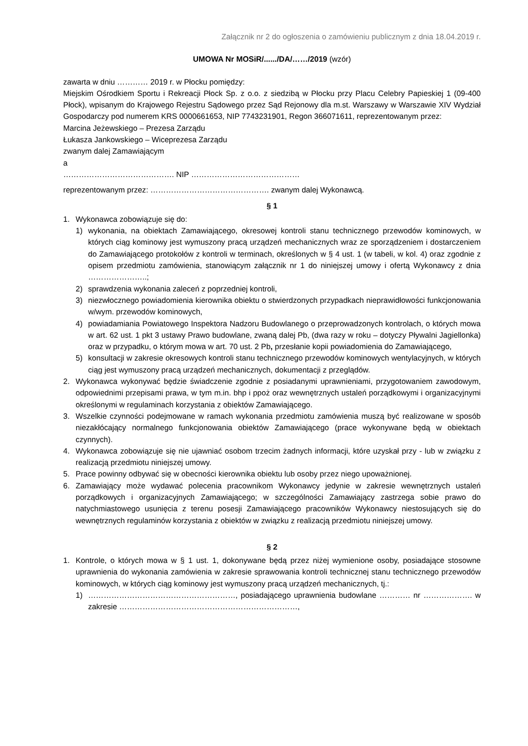Załącznik nr 2 do ogłoszenia o zamówieniu publicznym z dnia 18.04.2019 r.
UMOWA Nr MOSiR/....../DA/……/2019 (wzór)
zawarta w dniu ………… 2019 r. w Płocku pomiędzy:
Miejskim Ośrodkiem Sportu i Rekreacji Płock Sp. z o.o. z siedzibą w Płocku przy Placu Celebry Papieskiej 1 (09-400 Płock), wpisanym do Krajowego Rejestru Sądowego przez Sąd Rejonowy dla m.st. Warszawy w Warszawie XIV Wydział Gospodarczy pod numerem KRS 0000661653, NIP 7743231901, Regon 366071611, reprezentowanym przez:
Marcina Jeżewskiego – Prezesa Zarządu
Łukasza Jankowskiego – Wiceprezesa Zarządu
zwanym dalej Zamawiającym
a
……………………………………. NIP ……………………………………
reprezentowanym przez: ………………………………………. zwanym dalej Wykonawcą.
§ 1
1. Wykonawca zobowiązuje się do:
1) wykonania, na obiektach Zamawiającego, okresowej kontroli stanu technicznego przewodów kominowych, w których ciąg kominowy jest wymuszony pracą urządzeń mechanicznych wraz ze sporządzeniem i dostarczeniem do Zamawiającego protokołów z kontroli w terminach, określonych w § 4 ust. 1 (w tabeli, w kol. 4) oraz zgodnie z opisem przedmiotu zamówienia, stanowiącym załącznik nr 1 do niniejszej umowy i ofertą Wykonawcy z dnia …………………..;
2) sprawdzenia wykonania zaleceń z poprzedniej kontroli,
3) niezwłocznego powiadomienia kierownika obiektu o stwierdzonych przypadkach nieprawidłowości funkcjonowania w/wym. przewodów kominowych,
4) powiadamiania Powiatowego Inspektora Nadzoru Budowlanego o przeprowadzonych kontrolach, o których mowa w art. 62 ust. 1 pkt 3 ustawy Prawo budowlane, zwaną dalej Pb, (dwa razy w roku – dotyczy Pływalni Jagiellonka) oraz w przypadku, o którym mowa w art. 70 ust. 2 Pb, przesłanie kopii powiadomienia do Zamawiającego,
5) konsultacji w zakresie okresowych kontroli stanu technicznego przewodów kominowych wentylacyjnych, w których ciąg jest wymuszony pracą urządzeń mechanicznych, dokumentacji z przeglądów.
2. Wykonawca wykonywać będzie świadczenie zgodnie z posiadanymi uprawnieniami, przygotowaniem zawodowym, odpowiednimi przepisami prawa, w tym m.in. bhp i ppoż oraz wewnętrznych ustaleń porządkowymi i organizacyjnymi określonymi w regulaminach korzystania z obiektów Zamawiającego.
3. Wszelkie czynności podejmowane w ramach wykonania przedmiotu zamówienia muszą być realizowane w sposób niezakłócający normalnego funkcjonowania obiektów Zamawiającego (prace wykonywane będą w obiektach czynnych).
4. Wykonawca zobowiązuje się nie ujawniać osobom trzecim żadnych informacji, które uzyskał przy - lub w związku z realizacją przedmiotu niniejszej umowy.
5. Prace powinny odbywać się w obecności kierownika obiektu lub osoby przez niego upoważnionej.
6. Zamawiający może wydawać polecenia pracownikom Wykonawcy jedynie w zakresie wewnętrznych ustaleń porządkowych i organizacyjnych Zamawiającego; w szczególności Zamawiający zastrzega sobie prawo do natychmiastowego usunięcia z terenu posesji Zamawiającego pracowników Wykonawcy niestosujących się do wewnętrznych regulaminów korzystania z obiektów w związku z realizacją przedmiotu niniejszej umowy.
§ 2
1. Kontrole, o których mowa w § 1 ust. 1, dokonywane będą przez niżej wymienione osoby, posiadające stosowne uprawnienia do wykonania zamówienia w zakresie sprawowania kontroli technicznej stanu technicznego przewodów kominowych, w których ciąg kominowy jest wymuszony pracą urządzeń mechanicznych, tj.:
1) …………………………………………………, posiadającego uprawnienia budowlane ………… nr ………………. w zakresie ……………………………………………………………,